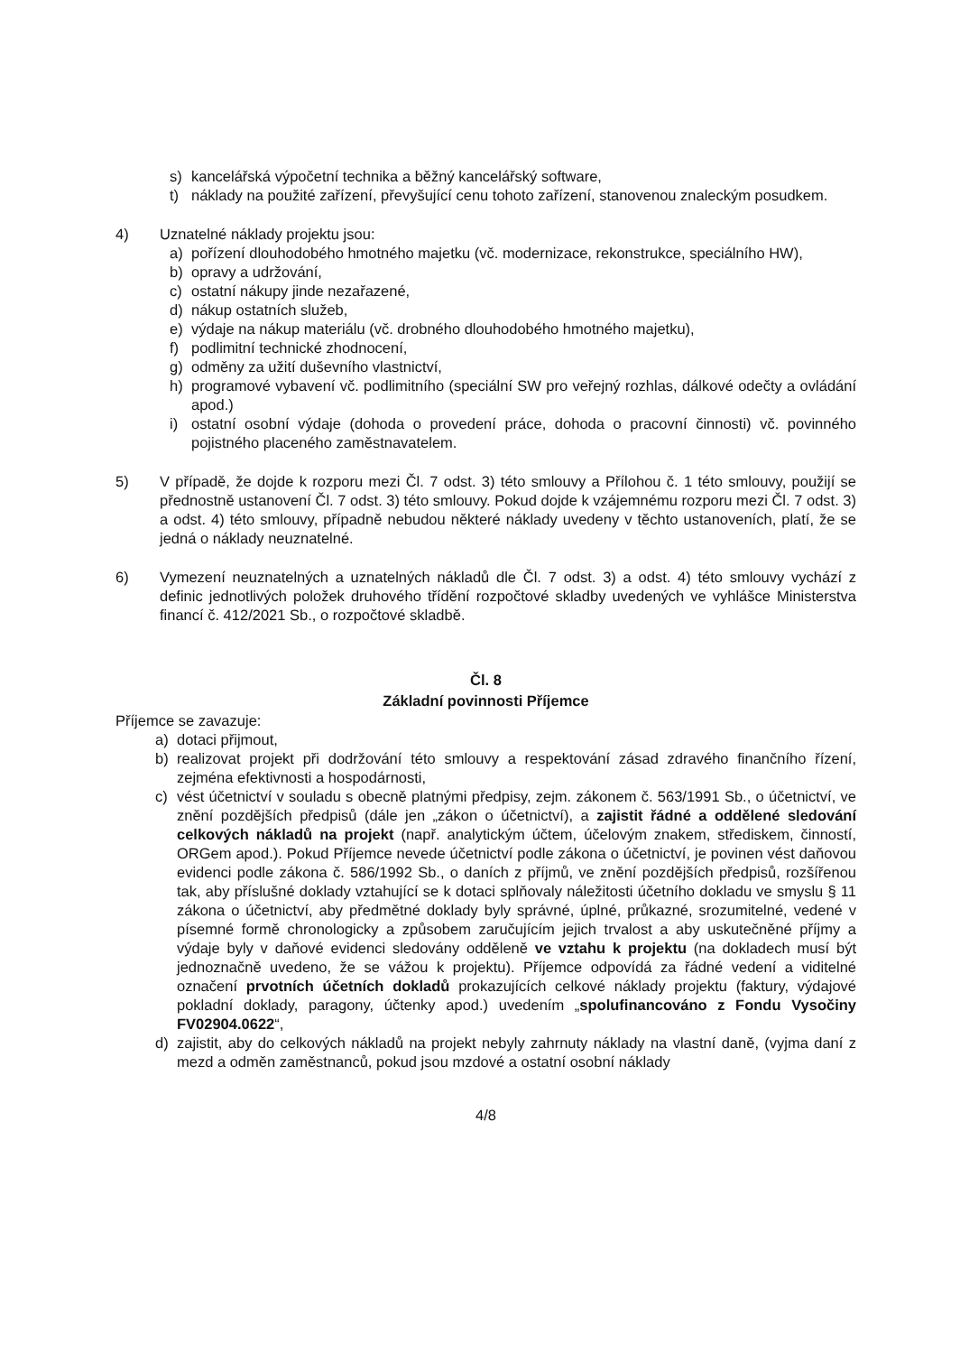s) kancelářská výpočetní technika a běžný kancelářský software,
t) náklady na použité zařízení, převyšující cenu tohoto zařízení, stanovenou znaleckým posudkem.
4) Uznatelné náklady projektu jsou:
a) pořízení dlouhodobého hmotného majetku (vč. modernizace, rekonstrukce, speciálního HW),
b) opravy a udržování,
c) ostatní nákupy jinde nezařazené,
d) nákup ostatních služeb,
e) výdaje na nákup materiálu (vč. drobného dlouhodobého hmotného majetku),
f) podlimitní technické zhodnocení,
g) odměny za užití duševního vlastnictví,
h) programové vybavení vč. podlimitního (speciální SW pro veřejný rozhlas, dálkové odečty a ovládání apod.)
i) ostatní osobní výdaje (dohoda o provedení práce, dohoda o pracovní činnosti) vč. povinného pojistného placeného zaměstnavatelem.
5) V případě, že dojde k rozporu mezi Čl. 7 odst. 3) této smlouvy a Přílohou č. 1 této smlouvy, použijí se přednostně ustanovení Čl. 7 odst. 3) této smlouvy. Pokud dojde k vzájemnému rozporu mezi Čl. 7 odst. 3) a odst. 4) této smlouvy, případně nebudou některé náklady uvedeny v těchto ustanoveních, platí, že se jedná o náklady neuznatelné.
6) Vymezení neuznatelných a uznatelných nákladů dle Čl. 7 odst. 3) a odst. 4) této smlouvy vychází z definic jednotlivých položek druhového třídění rozpočtové skladby uvedených ve vyhlášce Ministerstva financí č. 412/2021 Sb., o rozpočtové skladbě.
Čl. 8
Základní povinnosti Příjemce
Příjemce se zavazuje:
a) dotaci přijmout,
b) realizovat projekt při dodržování této smlouvy a respektování zásad zdravého finančního řízení, zejména efektivnosti a hospodárnosti,
c) vést účetnictví v souladu s obecně platnými předpisy, zejm. zákonem č. 563/1991 Sb., o účetnictví, ve znění pozdějších předpisů (dále jen „zákon o účetnictví), a zajistit řádné a oddělené sledování celkových nákladů na projekt (např. analytickým účtem, účelovým znakem, střediskem, činností, ORGem apod.). Pokud Příjemce nevede účetnictví podle zákona o účetnictví, je povinen vést daňovou evidenci podle zákona č. 586/1992 Sb., o daních z příjmů, ve znění pozdějších předpisů, rozšířenou tak, aby příslušné doklady vztahující se k dotaci splňovaly náležitosti účetního dokladu ve smyslu § 11 zákona o účetnictví, aby předmětné doklady byly správné, úplné, průkazné, srozumitelné, vedené v písemné formě chronologicky a způsobem zaručujícím jejich trvalost a aby uskutečněné příjmy a výdaje byly v daňové evidenci sledovány odděleně ve vztahu k projektu (na dokladech musí být jednoznačně uvedeno, že se vážou k projektu). Příjemce odpovídá za řádné vedení a viditelné označení prvotních účetních dokladů prokazujících celkové náklady projektu (faktury, výdajové pokladní doklady, paragony, účtenky apod.) uvedením „spolufinancováno z Fondu Vysočiny FV02904.0622“,
d) zajistit, aby do celkových nákladů na projekt nebyly zahrnuty náklady na vlastní daně, (vyjma daní z mezd a odměn zaměstnanců, pokud jsou mzdové a ostatní osobní náklady
4/8